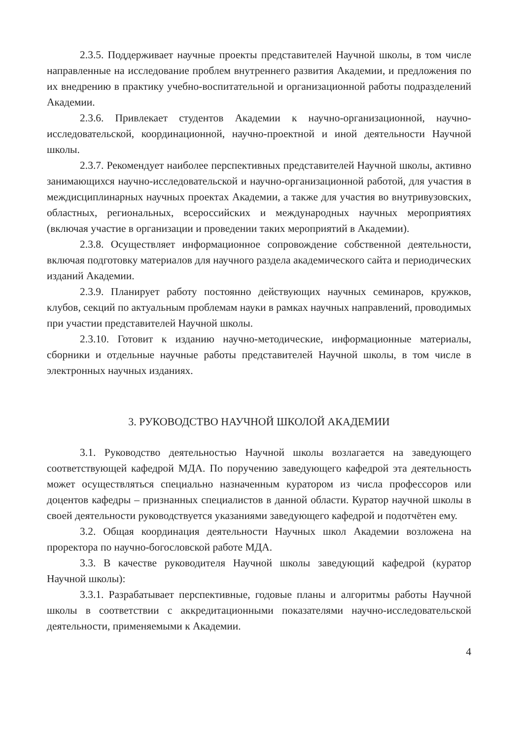2.3.5. Поддерживает научные проекты представителей Научной школы, в том числе направленные на исследование проблем внутреннего развития Академии, и предложения по их внедрению в практику учебно-воспитательной и организационной работы подразделений Академии.
2.3.6. Привлекает студентов Академии к научно-организационной, научно-исследовательской, координационной, научно-проектной и иной деятельности Научной школы.
2.3.7. Рекомендует наиболее перспективных представителей Научной школы, активно занимающихся научно-исследовательской и научно-организационной работой, для участия в междисциплинарных научных проектах Академии, а также для участия во внутривузовских, областных, региональных, всероссийских и международных научных мероприятиях (включая участие в организации и проведении таких мероприятий в Академии).
2.3.8. Осуществляет информационное сопровождение собственной деятельности, включая подготовку материалов для научного раздела академического сайта и периодических изданий Академии.
2.3.9. Планирует работу постоянно действующих научных семинаров, кружков, клубов, секций по актуальным проблемам науки в рамках научных направлений, проводимых при участии представителей Научной школы.
2.3.10. Готовит к изданию научно-методические, информационные материалы, сборники и отдельные научные работы представителей Научной школы, в том числе в электронных научных изданиях.
3. РУКОВОДСТВО НАУЧНОЙ ШКОЛОЙ АКАДЕМИИ
3.1. Руководство деятельностью Научной школы возлагается на заведующего соответствующей кафедрой МДА. По поручению заведующего кафедрой эта деятельность может осуществляться специально назначенным куратором из числа профессоров или доцентов кафедры – признанных специалистов в данной области. Куратор научной школы в своей деятельности руководствуется указаниями заведующего кафедрой и подотчётен ему.
3.2. Общая координация деятельности Научных школ Академии возложена на проректора по научно-богословской работе МДА.
3.3. В качестве руководителя Научной школы заведующий кафедрой (куратор Научной школы):
3.3.1. Разрабатывает перспективные, годовые планы и алгоритмы работы Научной школы в соответствии с аккредитационными показателями научно-исследовательской деятельности, применяемыми к Академии.
4